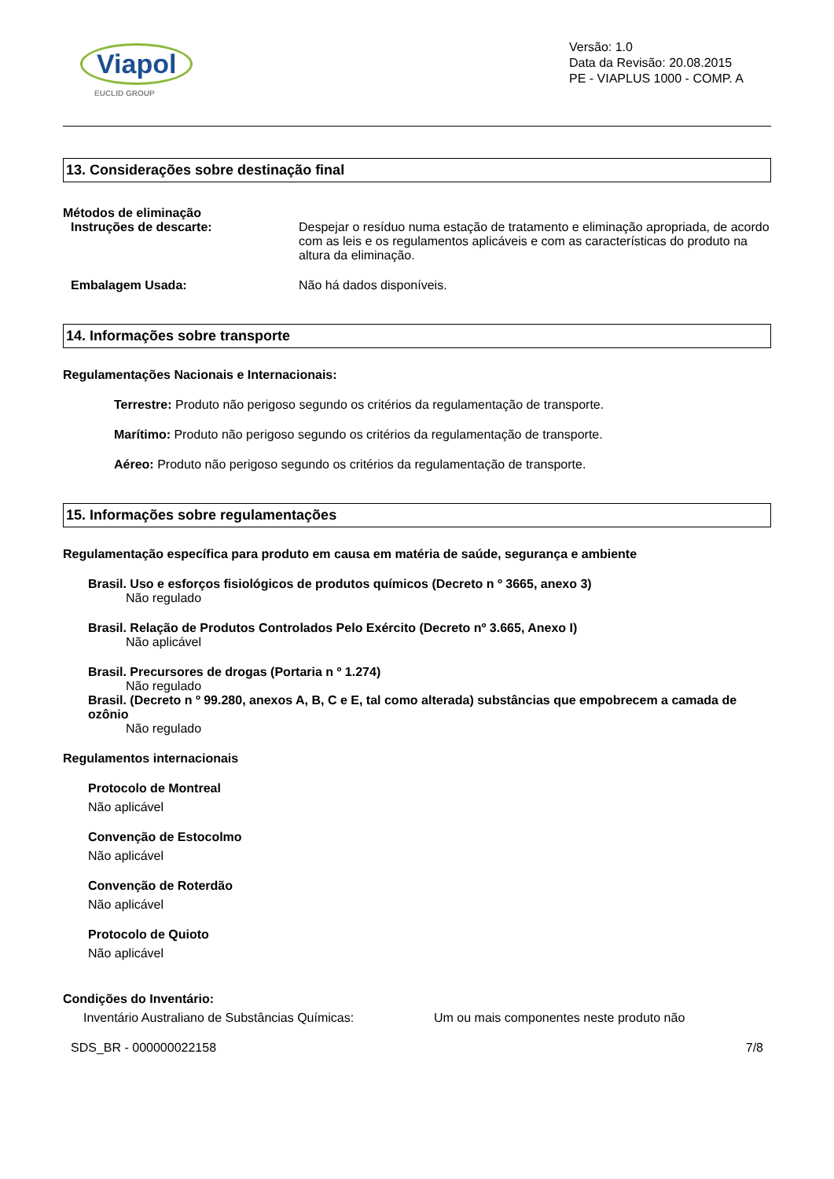Viapol
EUCLID GROUP
Versão: 1.0
Data da Revisão: 20.08.2015
PE - VIAPLUS 1000 - COMP. A
13. Considerações sobre destinação final
Métodos de eliminação
Instruções de descarte: Despejar o resíduo numa estação de tratamento e eliminação apropriada, de acordo com as leis e os regulamentos aplicáveis e com as características do produto na altura da eliminação.
Embalagem Usada: Não há dados disponíveis.
14. Informações sobre transporte
Regulamentações Nacionais e Internacionais:
Terrestre: Produto não perigoso segundo os critérios da regulamentação de transporte.
Marítimo: Produto não perigoso segundo os critérios da regulamentação de transporte.
Aéreo: Produto não perigoso segundo os critérios da regulamentação de transporte.
15. Informações sobre regulamentações
Regulamentação específica para produto em causa em matéria de saúde, segurança e ambiente
Brasil. Uso e esforços fisiológicos de produtos químicos (Decreto n º 3665, anexo 3)
Não regulado
Brasil. Relação de Produtos Controlados Pelo Exército (Decreto nº 3.665, Anexo I)
Não aplicável
Brasil. Precursores de drogas (Portaria n º 1.274)
Não regulado
Brasil. (Decreto n º 99.280, anexos A, B, C e E, tal como alterada) substâncias que empobrecem a camada de ozônio
Não regulado
Regulamentos internacionais
Protocolo de Montreal
Não aplicável
Convenção de Estocolmo
Não aplicável
Convenção de Roterdão
Não aplicável
Protocolo de Quioto
Não aplicável
Condições do Inventário:
Inventário Australiano de Substâncias Químicas:
Um ou mais componentes neste produto não
SDS_BR - 000000022158 7/8